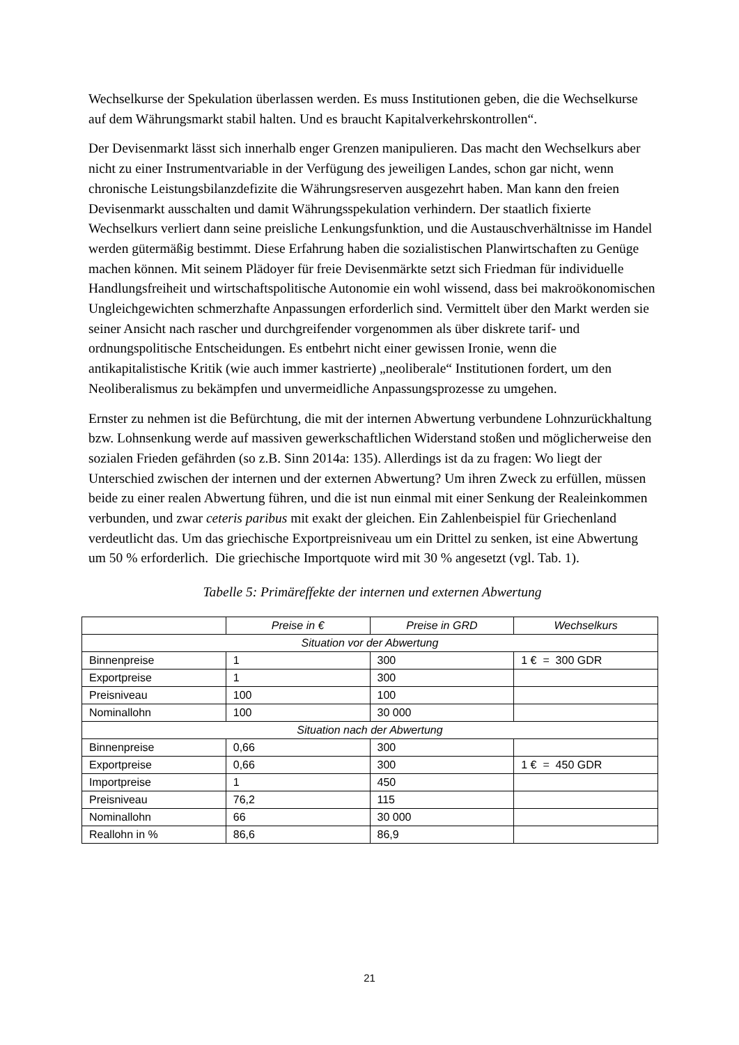Wechselkurse der Spekulation überlassen werden. Es muss Institutionen geben, die die Wechselkurse auf dem Währungsmarkt stabil halten. Und es braucht Kapitalverkehrskontrollen“.
Der Devisenmarkt lässt sich innerhalb enger Grenzen manipulieren. Das macht den Wechselkurs aber nicht zu einer Instrumentvariable in der Verfügung des jeweiligen Landes, schon gar nicht, wenn chronische Leistungsbilanzdefizite die Währungsreserven ausgezehrt haben. Man kann den freien Devisenmarkt ausschalten und damit Währungsspekulation verhindern. Der staatlich fixierte Wechselkurs verliert dann seine preisliche Lenkungsfunktion, und die Austauschverhältnisse im Handel werden gütermäßig bestimmt. Diese Erfahrung haben die sozialistischen Planwirtschaften zu Genüge machen können. Mit seinem Plädoyer für freie Devisenmärkte setzt sich Friedman für individuelle Handlungsfreiheit und wirtschaftspolitische Autonomie ein wohl wissend, dass bei makroökonomischen Ungleichgewichten schmerzhafte Anpassungen erforderlich sind. Vermittelt über den Markt werden sie seiner Ansicht nach rascher und durchgreifender vorgenommen als über diskrete tarif- und ordnungspolitische Entscheidungen. Es entbehrt nicht einer gewissen Ironie, wenn die antikapitalistische Kritik (wie auch immer kastrierte) „neoliberale“ Institutionen fordert, um den Neoliberalismus zu bekämpfen und unvermeidliche Anpassungsprozesse zu umgehen.
Ernster zu nehmen ist die Befürchtung, die mit der internen Abwertung verbundene Lohnzurückhaltung bzw. Lohnsenkung werde auf massiven gewerkschaftlichen Widerstand stoßen und möglicherweise den sozialen Frieden gefährden (so z.B. Sinn 2014a: 135). Allerdings ist da zu fragen: Wo liegt der Unterschied zwischen der internen und der externen Abwertung? Um ihren Zweck zu erfüllen, müssen beide zu einer realen Abwertung führen, und die ist nun einmal mit einer Senkung der Realeinkommen verbunden, und zwar ceteris paribus mit exakt der gleichen. Ein Zahlenbeispiel für Griechenland verdeutlicht das. Um das griechische Exportpreisniveau um ein Drittel zu senken, ist eine Abwertung um 50 % erforderlich. Die griechische Importquote wird mit 30 % angesetzt (vgl. Tab. 1).
Tabelle 5: Primäreffekte der internen und externen Abwertung
| | Preise in € | Preise in GRD | Wechselkurs |
| --- | --- | --- | --- |
| Situation vor der Abwertung | | | |
| Binnenpreise | 1 | 300 | 1 € = 300 GDR |
| Exportpreise | 1 | 300 | |
| Preisniveau | 100 | 100 | |
| Nominallohn | 100 | 30 000 | |
| Situation nach der Abwertung | | | |
| Binnenpreise | 0,66 | 300 | |
| Exportpreise | 0,66 | 300 | 1 € = 450 GDR |
| Importpreise | 1 | 450 | |
| Preisniveau | 76,2 | 115 | |
| Nominallohn | 66 | 30 000 | |
| Reallohn in % | 86,6 | 86,9 | |
21